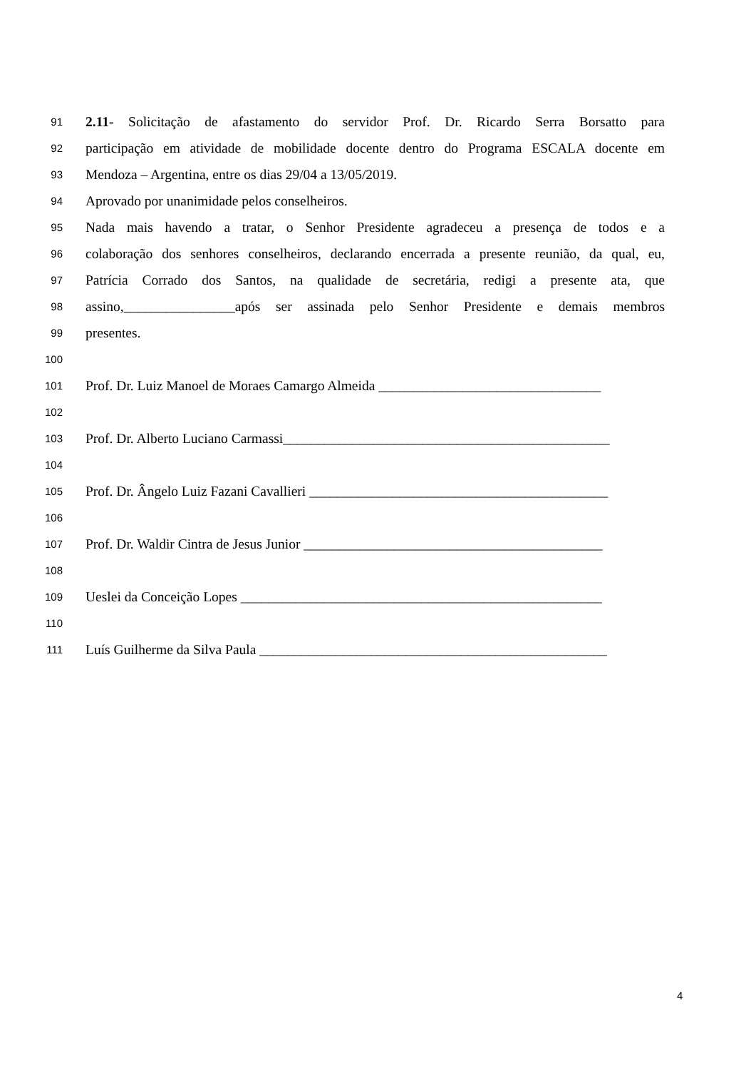91 2.11- Solicitação de afastamento do servidor Prof. Dr. Ricardo Serra Borsatto para
92 participação em atividade de mobilidade docente dentro do Programa ESCALA docente em
93 Mendoza – Argentina, entre os dias 29/04 a 13/05/2019.
94 Aprovado por unanimidade pelos conselheiros.
95 Nada mais havendo a tratar, o Senhor Presidente agradeceu a presença de todos e a
96 colaboração dos senhores conselheiros, declarando encerrada a presente reunião, da qual, eu,
97 Patrícia Corrado dos Santos, na qualidade de secretária, redigi a presente ata, que
98 assino,________________após ser assinada pelo Senhor Presidente e demais membros
99 presentes.
100
101 Prof. Dr. Luiz Manoel de Moraes Camargo Almeida ________________________________
102
103 Prof. Dr. Alberto Luciano Carmassi_______________________________________________
104
105 Prof. Dr. Ângelo Luiz Fazani Cavallieri ___________________________________________
106
107 Prof. Dr. Waldir Cintra de Jesus Junior ___________________________________________
108
109 Ueslei da Conceição Lopes ____________________________________________________
110
111 Luís Guilherme da Silva Paula __________________________________________________
4